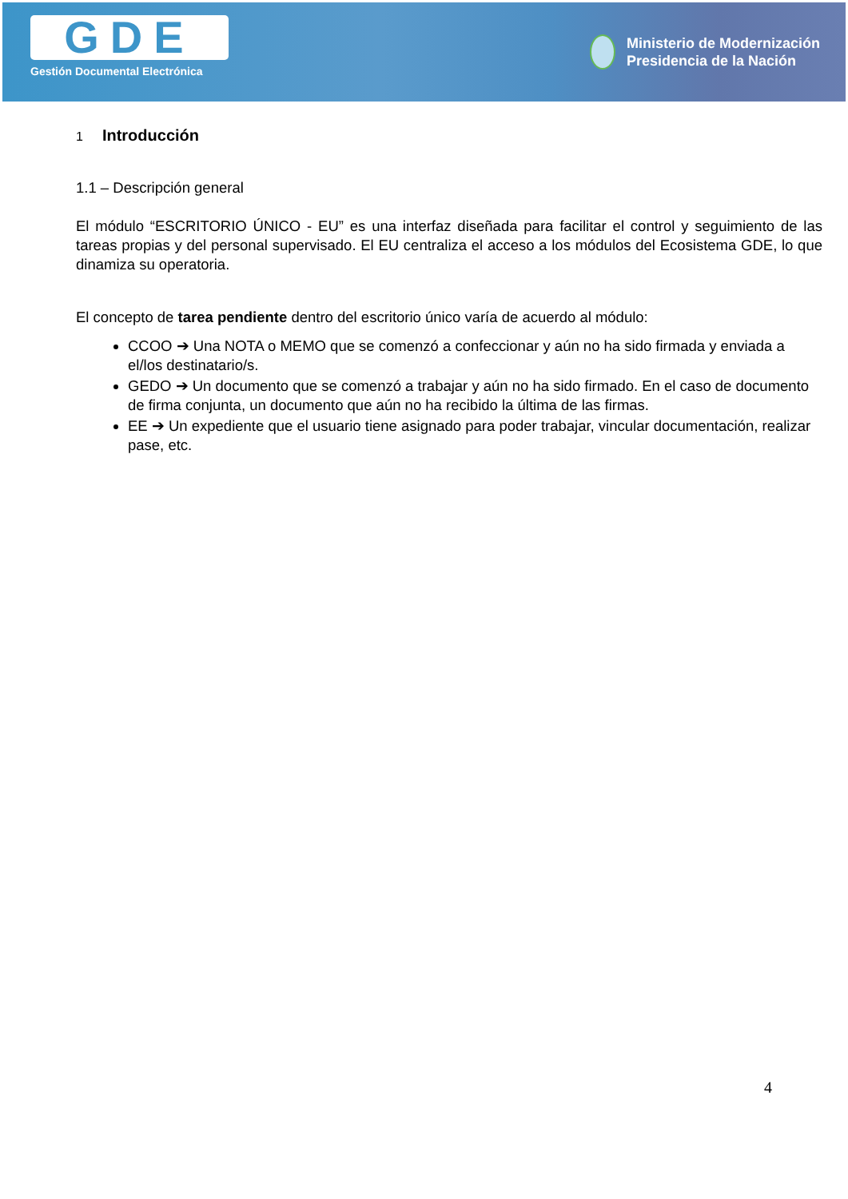GDE
Gestión Documental Electrónica
Ministerio de Modernización
Presidencia de la Nación
1 Introducción
1.1 – Descripción general
El módulo “ESCRITORIO ÚNICO - EU” es una interfaz diseñada para facilitar el control y seguimiento de las tareas propias y del personal supervisado. El EU centraliza el acceso a los módulos del Ecosistema GDE, lo que dinamiza su operatoria.
El concepto de tarea pendiente dentro del escritorio único varía de acuerdo al módulo:
CCOO ➔ Una NOTA o MEMO que se comenzó a confeccionar y aún no ha sido firmada y enviada a el/los destinatario/s.
GEDO ➔ Un documento que se comenzó a trabajar y aún no ha sido firmado. En el caso de documento de firma conjunta, un documento que aún no ha recibido la última de las firmas.
EE ➔ Un expediente que el usuario tiene asignado para poder trabajar, vincular documentación, realizar pase, etc.
4